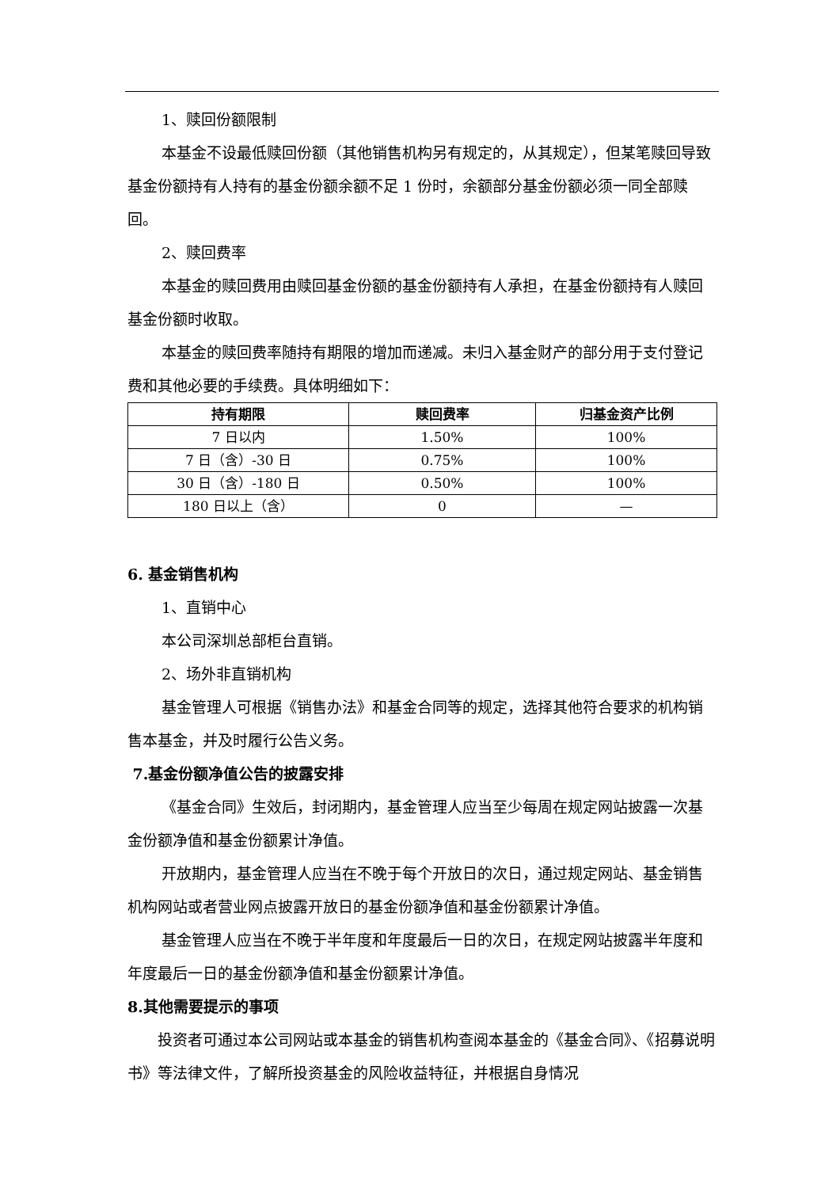1、赎回份额限制
本基金不设最低赎回份额（其他销售机构另有规定的，从其规定），但某笔赎回导致基金份额持有人持有的基金份额余额不足 1 份时，余额部分基金份额必须一同全部赎回。
2、赎回费率
本基金的赎回费用由赎回基金份额的基金份额持有人承担，在基金份额持有人赎回基金份额时收取。
本基金的赎回费率随持有期限的增加而递减。未归入基金财产的部分用于支付登记费和其他必要的手续费。具体明细如下：
| 持有期限 | 赎回费率 | 归基金资产比例 |
| --- | --- | --- |
| 7 日以内 | 1.50% | 100% |
| 7 日（含）-30 日 | 0.75% | 100% |
| 30 日（含）-180 日 | 0.50% | 100% |
| 180 日以上（含） | 0 | — |
6. 基金销售机构
1、直销中心
本公司深圳总部柜台直销。
2、场外非直销机构
基金管理人可根据《销售办法》和基金合同等的规定，选择其他符合要求的机构销售本基金，并及时履行公告义务。
7.基金份额净值公告的披露安排
《基金合同》生效后，封闭期内，基金管理人应当至少每周在规定网站披露一次基金份额净值和基金份额累计净值。
开放期内，基金管理人应当在不晚于每个开放日的次日，通过规定网站、基金销售机构网站或者营业网点披露开放日的基金份额净值和基金份额累计净值。
基金管理人应当在不晚于半年度和年度最后一日的次日，在规定网站披露半年度和年度最后一日的基金份额净值和基金份额累计净值。
8.其他需要提示的事项
投资者可通过本公司网站或本基金的销售机构查阅本基金的《基金合同》、《招募说明书》等法律文件，了解所投资基金的风险收益特征，并根据自身情况